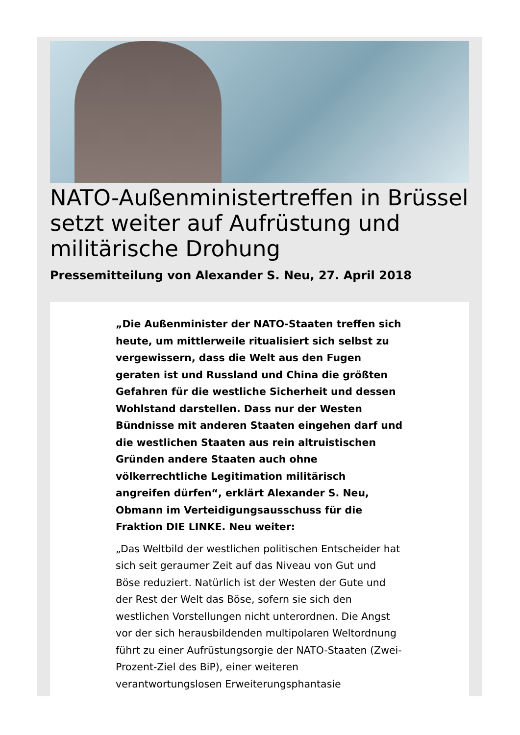NATO-Außenministertreffen in Brüssel setzt weiter auf Aufrüstung und militärische Drohung
Pressemitteilung von Alexander S. Neu, 27. April 2018
„Die Außenminister der NATO-Staaten treffen sich heute, um mittlerweile ritualisiert sich selbst zu vergewissern, dass die Welt aus den Fugen geraten ist und Russland und China die größten Gefahren für die westliche Sicherheit und dessen Wohlstand darstellen. Dass nur der Westen Bündnisse mit anderen Staaten eingehen darf und die westlichen Staaten aus rein altruistischen Gründen andere Staaten auch ohne völkerrechtliche Legitimation militärisch angreifen dürfen“, erklärt Alexander S. Neu, Obmann im Verteidigungsausschuss für die Fraktion DIE LINKE. Neu weiter:
„Das Weltbild der westlichen politischen Entscheider hat sich seit geraumer Zeit auf das Niveau von Gut und Böse reduziert. Natürlich ist der Westen der Gute und der Rest der Welt das Böse, sofern sie sich den westlichen Vorstellungen nicht unterordnen. Die Angst vor der sich herausbildenden multipolaren Weltordnung führt zu einer Aufrüstungsorgie der NATO-Staaten (Zwei-Prozent-Ziel des BiP), einer weiteren verantwortungslosen Erweiterungsphantasie